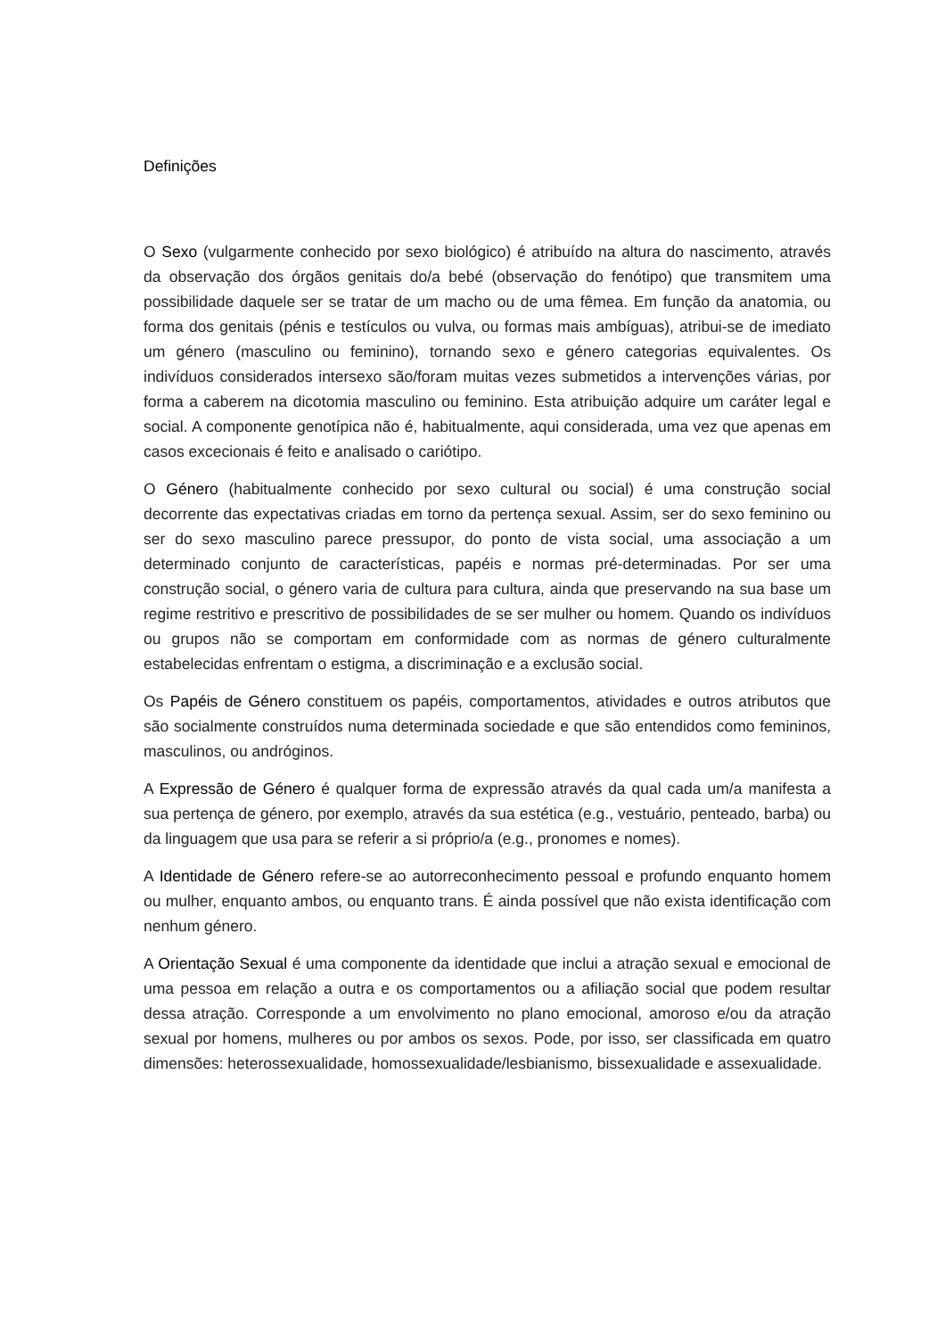Definições
O Sexo (vulgarmente conhecido por sexo biológico) é atribuído na altura do nascimento, através da observação dos órgãos genitais do/a bebé (observação do fenótipo) que transmitem uma possibilidade daquele ser se tratar de um macho ou de uma fêmea. Em função da anatomia, ou forma dos genitais (pénis e testículos ou vulva, ou formas mais ambíguas), atribui-se de imediato um género (masculino ou feminino), tornando sexo e género categorias equivalentes. Os indivíduos considerados intersexo são/foram muitas vezes submetidos a intervenções várias, por forma a caberem na dicotomia masculino ou feminino. Esta atribuição adquire um caráter legal e social. A componente genotípica não é, habitualmente, aqui considerada, uma vez que apenas em casos excecionais é feito e analisado o cariótipo.
O Género (habitualmente conhecido por sexo cultural ou social) é uma construção social decorrente das expectativas criadas em torno da pertença sexual. Assim, ser do sexo feminino ou ser do sexo masculino parece pressupor, do ponto de vista social, uma associação a um determinado conjunto de características, papéis e normas pré-determinadas. Por ser uma construção social, o género varia de cultura para cultura, ainda que preservando na sua base um regime restritivo e prescritivo de possibilidades de se ser mulher ou homem. Quando os indivíduos ou grupos não se comportam em conformidade com as normas de género culturalmente estabelecidas enfrentam o estigma, a discriminação e a exclusão social.
Os Papéis de Género constituem os papéis, comportamentos, atividades e outros atributos que são socialmente construídos numa determinada sociedade e que são entendidos como femininos, masculinos, ou andróginos.
A Expressão de Género é qualquer forma de expressão através da qual cada um/a manifesta a sua pertença de género, por exemplo, através da sua estética (e.g., vestuário, penteado, barba) ou da linguagem que usa para se referir a si próprio/a (e.g., pronomes e nomes).
A Identidade de Género refere-se ao autorreconhecimento pessoal e profundo enquanto homem ou mulher, enquanto ambos, ou enquanto trans. É ainda possível que não exista identificação com nenhum género.
A Orientação Sexual é uma componente da identidade que inclui a atração sexual e emocional de uma pessoa em relação a outra e os comportamentos ou a afiliação social que podem resultar dessa atração. Corresponde a um envolvimento no plano emocional, amoroso e/ou da atração sexual por homens, mulheres ou por ambos os sexos. Pode, por isso, ser classificada em quatro dimensões: heterossexualidade, homossexualidade/lesbianismo, bissexualidade e assexualidade.